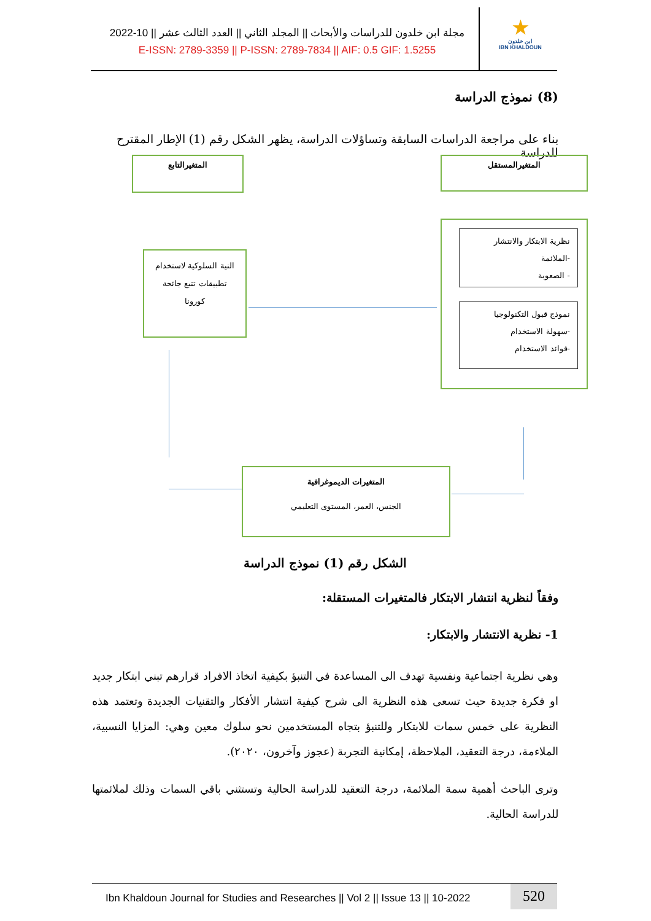مجلة ابن خلدون للدراسات والأبحاث || المجلد الثاني || العدد الثالث عشر || 10-2022
E-ISSN: 2789-3359 || P-ISSN: 2789-7834 || AIF: 0.5 GIF: 1.5255
★
ابن خلدون
IBN KHALDOUN
(8) نموذج الدراسة
بناء على مراجعة الدراسات السابقة وتساؤلات الدراسة، يظهر الشكل رقم (1) الإطار المقترح للدراسة
المتغيرالمستقل
المتغيرالتابع
نظرية الابتكار والانتشار
-الملائمة
- الصعوبة
نموذج قبول التكنولوجيا
-سهولة الاستخدام
-فوائد الاستخدام
النية السلوكية لاستخدام
تطبيقات تتبع جائحة
كورونا
المتغيرات الديموغرافية
الجنس، العمر، المستوى التعليمي
الشكل رقم (1) نموذج الدراسة
وفقاً لنظرية انتشار الابتكار فالمتغيرات المستقلة:
1- نظرية الانتشار والابتكار:
وهي نظرية اجتماعية ونفسية تهدف الى المساعدة في التنبؤ بكيفية اتخاذ الافراد قرارهم تبني ابتكار جديد او فكرة جديدة حيث تسعى هذه النظرية الى شرح كيفية انتشار الأفكار والتقنيات الجديدة وتعتمد هذه النظرية على خمس سمات للابتكار وللتنبؤ بتجاه المستخدمين نحو سلوك معين وهي: المزايا النسبية، الملاءمة، درجة التعقيد، الملاحظة، إمكانية التجربة (عجوز وآخرون، ٢٠٢٠).
وترى الباحث أهمية سمة الملائمة، درجة التعقيد للدراسة الحالية وتستثني باقي السمات وذلك لملائمتها للدراسة الحالية.
Ibn Khaldoun Journal for Studies and Researches || Vol 2 || Issue 13 || 10-2022 520